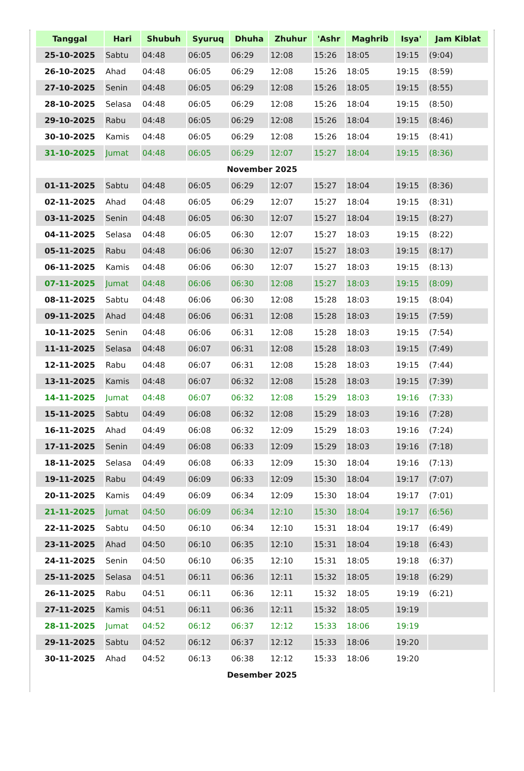| Tanggal | Hari | Shubuh | Syuruq | Dhuha | Zhuhur | 'Ashr | Maghrib | Isya' | Jam Kiblat |
| --- | --- | --- | --- | --- | --- | --- | --- | --- | --- |
| 25-10-2025 | Sabtu | 04:48 | 06:05 | 06:29 | 12:08 | 15:26 | 18:05 | 19:15 | (9:04) |
| 26-10-2025 | Ahad | 04:48 | 06:05 | 06:29 | 12:08 | 15:26 | 18:05 | 19:15 | (8:59) |
| 27-10-2025 | Senin | 04:48 | 06:05 | 06:29 | 12:08 | 15:26 | 18:05 | 19:15 | (8:55) |
| 28-10-2025 | Selasa | 04:48 | 06:05 | 06:29 | 12:08 | 15:26 | 18:04 | 19:15 | (8:50) |
| 29-10-2025 | Rabu | 04:48 | 06:05 | 06:29 | 12:08 | 15:26 | 18:04 | 19:15 | (8:46) |
| 30-10-2025 | Kamis | 04:48 | 06:05 | 06:29 | 12:08 | 15:26 | 18:04 | 19:15 | (8:41) |
| 31-10-2025 | Jumat | 04:48 | 06:05 | 06:29 | 12:07 | 15:27 | 18:04 | 19:15 | (8:36) |
| November 2025 | | | | | | | | | |
| 01-11-2025 | Sabtu | 04:48 | 06:05 | 06:29 | 12:07 | 15:27 | 18:04 | 19:15 | (8:36) |
| 02-11-2025 | Ahad | 04:48 | 06:05 | 06:29 | 12:07 | 15:27 | 18:04 | 19:15 | (8:31) |
| 03-11-2025 | Senin | 04:48 | 06:05 | 06:30 | 12:07 | 15:27 | 18:04 | 19:15 | (8:27) |
| 04-11-2025 | Selasa | 04:48 | 06:05 | 06:30 | 12:07 | 15:27 | 18:03 | 19:15 | (8:22) |
| 05-11-2025 | Rabu | 04:48 | 06:06 | 06:30 | 12:07 | 15:27 | 18:03 | 19:15 | (8:17) |
| 06-11-2025 | Kamis | 04:48 | 06:06 | 06:30 | 12:07 | 15:27 | 18:03 | 19:15 | (8:13) |
| 07-11-2025 | Jumat | 04:48 | 06:06 | 06:30 | 12:08 | 15:27 | 18:03 | 19:15 | (8:09) |
| 08-11-2025 | Sabtu | 04:48 | 06:06 | 06:30 | 12:08 | 15:28 | 18:03 | 19:15 | (8:04) |
| 09-11-2025 | Ahad | 04:48 | 06:06 | 06:31 | 12:08 | 15:28 | 18:03 | 19:15 | (7:59) |
| 10-11-2025 | Senin | 04:48 | 06:06 | 06:31 | 12:08 | 15:28 | 18:03 | 19:15 | (7:54) |
| 11-11-2025 | Selasa | 04:48 | 06:07 | 06:31 | 12:08 | 15:28 | 18:03 | 19:15 | (7:49) |
| 12-11-2025 | Rabu | 04:48 | 06:07 | 06:31 | 12:08 | 15:28 | 18:03 | 19:15 | (7:44) |
| 13-11-2025 | Kamis | 04:48 | 06:07 | 06:32 | 12:08 | 15:28 | 18:03 | 19:15 | (7:39) |
| 14-11-2025 | Jumat | 04:48 | 06:07 | 06:32 | 12:08 | 15:29 | 18:03 | 19:16 | (7:33) |
| 15-11-2025 | Sabtu | 04:49 | 06:08 | 06:32 | 12:08 | 15:29 | 18:03 | 19:16 | (7:28) |
| 16-11-2025 | Ahad | 04:49 | 06:08 | 06:32 | 12:09 | 15:29 | 18:03 | 19:16 | (7:24) |
| 17-11-2025 | Senin | 04:49 | 06:08 | 06:33 | 12:09 | 15:29 | 18:03 | 19:16 | (7:18) |
| 18-11-2025 | Selasa | 04:49 | 06:08 | 06:33 | 12:09 | 15:30 | 18:04 | 19:16 | (7:13) |
| 19-11-2025 | Rabu | 04:49 | 06:09 | 06:33 | 12:09 | 15:30 | 18:04 | 19:17 | (7:07) |
| 20-11-2025 | Kamis | 04:49 | 06:09 | 06:34 | 12:09 | 15:30 | 18:04 | 19:17 | (7:01) |
| 21-11-2025 | Jumat | 04:50 | 06:09 | 06:34 | 12:10 | 15:30 | 18:04 | 19:17 | (6:56) |
| 22-11-2025 | Sabtu | 04:50 | 06:10 | 06:34 | 12:10 | 15:31 | 18:04 | 19:17 | (6:49) |
| 23-11-2025 | Ahad | 04:50 | 06:10 | 06:35 | 12:10 | 15:31 | 18:04 | 19:18 | (6:43) |
| 24-11-2025 | Senin | 04:50 | 06:10 | 06:35 | 12:10 | 15:31 | 18:05 | 19:18 | (6:37) |
| 25-11-2025 | Selasa | 04:51 | 06:11 | 06:36 | 12:11 | 15:32 | 18:05 | 19:18 | (6:29) |
| 26-11-2025 | Rabu | 04:51 | 06:11 | 06:36 | 12:11 | 15:32 | 18:05 | 19:19 | (6:21) |
| 27-11-2025 | Kamis | 04:51 | 06:11 | 06:36 | 12:11 | 15:32 | 18:05 | 19:19 | |
| 28-11-2025 | Jumat | 04:52 | 06:12 | 06:37 | 12:12 | 15:33 | 18:06 | 19:19 | |
| 29-11-2025 | Sabtu | 04:52 | 06:12 | 06:37 | 12:12 | 15:33 | 18:06 | 19:20 | |
| 30-11-2025 | Ahad | 04:52 | 06:13 | 06:38 | 12:12 | 15:33 | 18:06 | 19:20 | |
| Desember 2025 | | | | | | | | | |